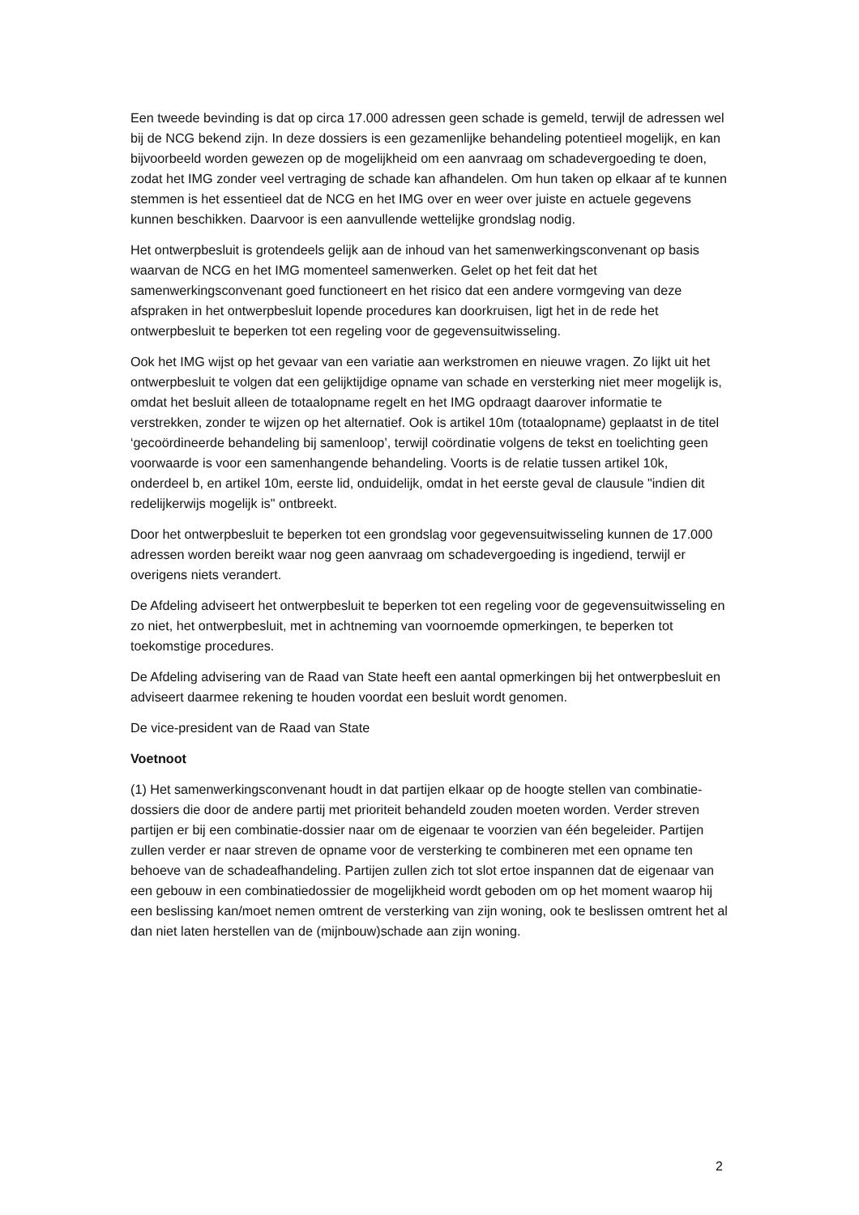Een tweede bevinding is dat op circa 17.000 adressen geen schade is gemeld, terwijl de adressen wel bij de NCG bekend zijn. In deze dossiers is een gezamenlijke behandeling potentieel mogelijk, en kan bijvoorbeeld worden gewezen op de mogelijkheid om een aanvraag om schadevergoeding te doen, zodat het IMG zonder veel vertraging de schade kan afhandelen. Om hun taken op elkaar af te kunnen stemmen is het essentieel dat de NCG en het IMG over en weer over juiste en actuele gegevens kunnen beschikken. Daarvoor is een aanvullende wettelijke grondslag nodig.
Het ontwerpbesluit is grotendeels gelijk aan de inhoud van het samenwerkingsconvenant op basis waarvan de NCG en het IMG momenteel samenwerken. Gelet op het feit dat het samenwerkingsconvenant goed functioneert en het risico dat een andere vormgeving van deze afspraken in het ontwerpbesluit lopende procedures kan doorkruisen, ligt het in de rede het ontwerpbesluit te beperken tot een regeling voor de gegevensuitwisseling.
Ook het IMG wijst op het gevaar van een variatie aan werkstromen en nieuwe vragen. Zo lijkt uit het ontwerpbesluit te volgen dat een gelijktijdige opname van schade en versterking niet meer mogelijk is, omdat het besluit alleen de totaalopname regelt en het IMG opdraagt daarover informatie te verstrekken, zonder te wijzen op het alternatief. Ook is artikel 10m (totaalopname) geplaatst in de titel ‘gecoördineerde behandeling bij samenloop’, terwijl coördinatie volgens de tekst en toelichting geen voorwaarde is voor een samenhangende behandeling. Voorts is de relatie tussen artikel 10k, onderdeel b, en artikel 10m, eerste lid, onduidelijk, omdat in het eerste geval de clausule "indien dit redelijkerwijs mogelijk is" ontbreekt.
Door het ontwerpbesluit te beperken tot een grondslag voor gegevensuitwisseling kunnen de 17.000 adressen worden bereikt waar nog geen aanvraag om schadevergoeding is ingediend, terwijl er overigens niets verandert.
De Afdeling adviseert het ontwerpbesluit te beperken tot een regeling voor de gegevensuitwisseling en zo niet, het ontwerpbesluit, met in achtneming van voornoemde opmerkingen, te beperken tot toekomstige procedures.
De Afdeling advisering van de Raad van State heeft een aantal opmerkingen bij het ontwerpbesluit en adviseert daarmee rekening te houden voordat een besluit wordt genomen.
De vice-president van de Raad van State
Voetnoot
(1) Het samenwerkingsconvenant houdt in dat partijen elkaar op de hoogte stellen van combinatie-dossiers die door de andere partij met prioriteit behandeld zouden moeten worden. Verder streven partijen er bij een combinatie-dossier naar om de eigenaar te voorzien van één begeleider. Partijen zullen verder er naar streven de opname voor de versterking te combineren met een opname ten behoeve van de schadeafhandeling. Partijen zullen zich tot slot ertoe inspannen dat de eigenaar van een gebouw in een combinatiedossier de mogelijkheid wordt geboden om op het moment waarop hij een beslissing kan/moet nemen omtrent de versterking van zijn woning, ook te beslissen omtrent het al dan niet laten herstellen van de (mijnbouw)schade aan zijn woning.
2